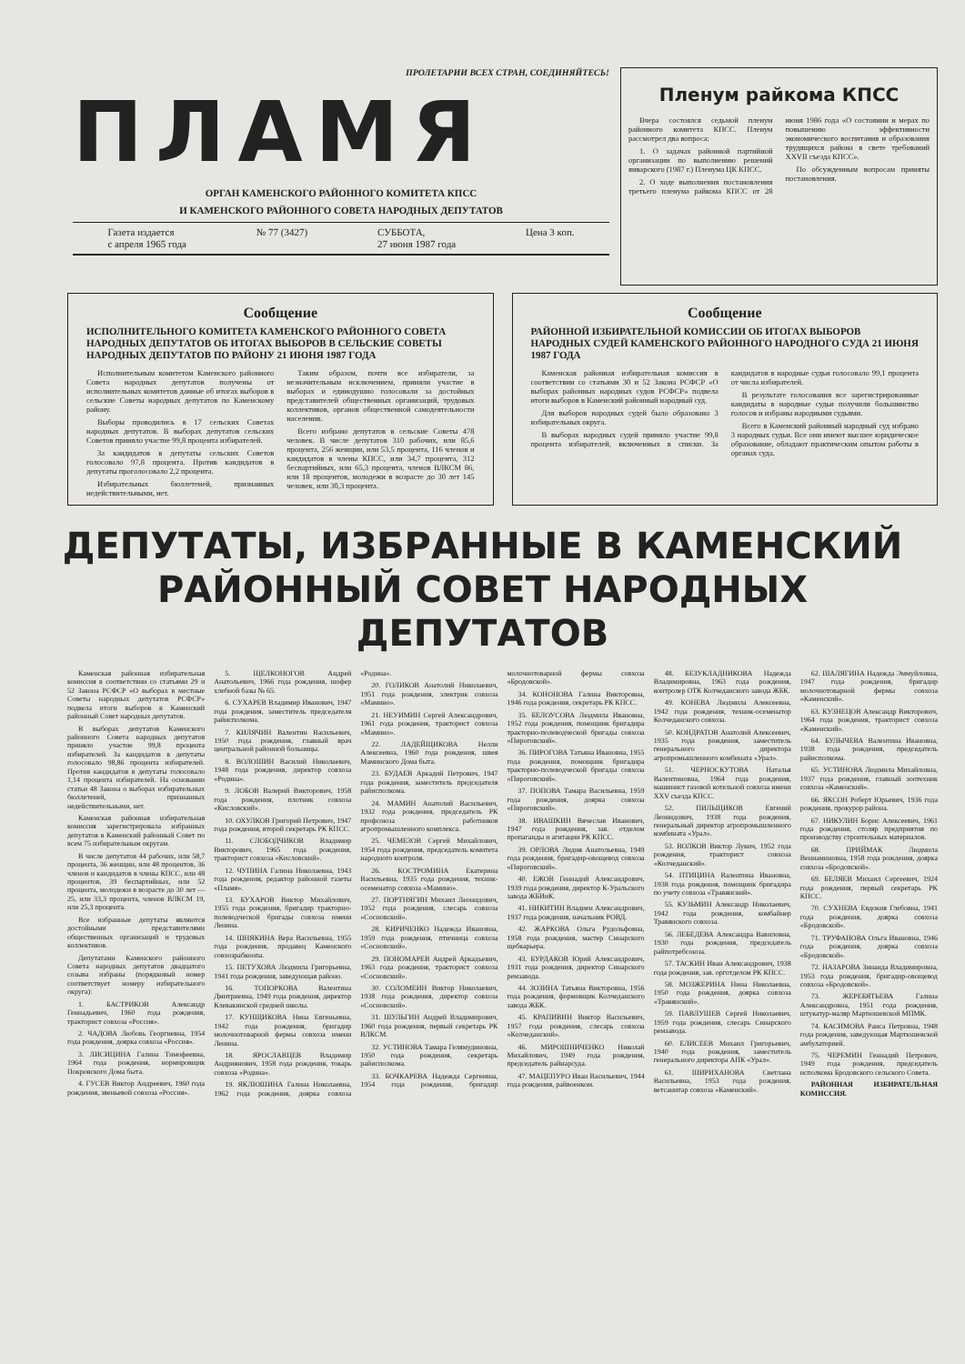ПРОЛЕТАРИИ ВСЕХ СТРАН, СОЕДИНЯЙТЕСЬ!
ПЛАМЯ
ОРГАН КАМЕНСКОГО РАЙОННОГО КОМИТЕТА КПСС
И КАМЕНСКОГО РАЙОННОГО СОВЕТА НАРОДНЫХ ДЕПУТАТОВ
Газета издается
с апреля 1965 года № 77 (3427) СУББОТА,
27 июня 1987 года Цена 3 коп.
Пленум райкома КПСС
Вчера состоялся седьмой пленум районного комитета КПСС. Пленум рассмотрел два вопроса:
1. О задачах районной партийной организации по выполнению решений январского (1987 г.) Пленума ЦК КПСС.
2. О ходе выполнения постановления третьего пленума райкома КПСС от 28 июня 1986 года «О состоянии и мерах по повышению эффективности экономического воспитания и образования трудящихся района в свете требований XXVII съезда КПСС».
По обсужденным вопросам приняты постановления.
Сообщение
ИСПОЛНИТЕЛЬНОГО КОМИТЕТА КАМЕНСКОГО РАЙОННОГО СОВЕТА НАРОДНЫХ ДЕПУТАТОВ ОБ ИТОГАХ ВЫБОРОВ В СЕЛЬСКИЕ СОВЕТЫ НАРОДНЫХ ДЕПУТАТОВ ПО РАЙОНУ 21 ИЮНЯ 1987 ГОДА
Исполнительным комитетом Каменского районного Совета народных депутатов получены от исполнительных комитетов данные об итогах выборов в сельские Советы народных депутатов по Каменскому району.
Выборы проводились в 17 сельских Советах народных депутатов. В выборах депутатов сельских Советов приняло участие 99,8 процента избирателей.
За кандидатов в депутаты сельских Советов голосовало 97,8 процента. Против кандидатов в депутаты проголосовало 2,2 процента.
Избирательных бюллетеней, признанных недействительными, нет.
Таким образом, почти все избиратели, за незначительным исключением, приняли участие в выборах и единодушно голосовали за достойных представителей общественных организаций, трудовых коллективов, органов общественной самодеятельности населения.
Всего избрано депутатов в сельские Советы 478 человек. В числе депутатов 310 рабочих, или 85,6 процента, 256 женщин, или 53,5 процента, 116 членов и кандидатов в члены КПСС, или 34,7 процента, 312 беспартийных, или 65,3 процента, членов ВЛКСМ 86, или 18 процентов, молодежи в возрасте до 30 лет 145 человек, или 30,3 процента.
Сообщение
РАЙОННОЙ ИЗБИРАТЕЛЬНОЙ КОМИССИИ ОБ ИТОГАХ ВЫБОРОВ НАРОДНЫХ СУДЕЙ КАМЕНСКОГО РАЙОННОГО НАРОДНОГО СУДА 21 ИЮНЯ 1987 ГОДА
Каменская районная избирательная комиссия в соответствии со статьями 30 и 52 Закона РСФСР «О выборах районных народных судов РСФСР» подвела итоги выборов в Каменский районный народный суд.
Для выборов народных судей было образовано 3 избирательных округа.
В выборах народных судей приняло участие 99,8 процента избирателей, включенных в списки. За кандидатов в народные судьи голосовало 99,1 процента от числа избирателей.
В результате голосования все зарегистрированные кандидаты в народные судьи получили большинство голосов и избраны народными судьями.
Всего в Каменский районный народный суд избрано 3 народных судьи. Все они имеют высшее юридическое образование, обладают практическим опытом работы в органах суда.
ДЕПУТАТЫ, ИЗБРАННЫЕ В КАМЕНСКИЙ
РАЙОННЫЙ СОВЕТ НАРОДНЫХ ДЕПУТАТОВ
Каменская районная избирательная комиссия в соответствии со статьями 29 и 52 Закона РСФСР «О выборах в местные Советы народных депутатов РСФСР» подвела итоги выборов в Каменский районный Совет народных депутатов.
В выборах депутатов Каменского районного Совета народных депутатов приняло участие 99,8 процента избирателей. За кандидатов в депутаты голосовало 98,86 процента избирателей. Против кандидатов в депутаты голосовало 1,14 процента избирателей. На основании статьи 48 Закона о выборах избирательных бюллетеней, признанных недействительными, нет.
Каменская районная избирательная комиссия зарегистрировала избранных депутатов в Каменский районный Совет по всем 75 избирательным округам.
В числе депутатов 44 рабочих, или 58,7 процента, 36 женщин, или 48 процентов, 36 членов и кандидатов в члены КПСС, или 48 процентов, 39 беспартийных, или 52 процента, молодежи в возрасте до 30 лет — 25, или 33,3 процента, членов ВЛКСМ 19, или 25,3 процента.
Все избранные депутаты являются достойными представителями общественных организаций и трудовых коллективов.
Депутатами Каменского районного Совета народных депутатов двадцатого созыва избраны (порядковый номер соответствует номеру избирательного округа):
1. БАСТРИКОВ Александр Геннадьевич, 1960 года рождения, тракторист совхоза «Россия».
2. ЧАДОВА Любовь Георгиевна, 1954 года рождения, доярка совхоза «Россия».
3. ЛИСИЦИНА Галина Тимофеевна, 1964 года рождения, нормировщик Покровского Дома быта.
4. ГУСЕВ Виктор Андреевич, 1960 года рождения, звеньевой совхоза «Россия».
5. ЩЕЛКОНОГОВ Андрей Анатольевич, 1966 года рождения, шофер хлебной базы № 65.
6. СУХАРЕВ Владимир Иванович, 1947 года рождения, заместитель председателя райисполкома.
7. КИЛЯЧИН Валентин Васильевич, 1950 года рождения, главный врач центральной районной больницы.
8. ВОЛОШИН Василий Николаевич, 1948 года рождения, директор совхоза «Родина».
9. ЛОБОВ Валерий Викторович, 1958 года рождения, плотник совхоза «Кисловский».
10. ОХУЛКОВ Григорий Петрович, 1947 года рождения, второй секретарь РК КПСС.
11. СЛОБОДЧИКОВ Владимир Викторович, 1965 года рождения, тракторист совхоза «Кисловский».
12. ЧУПИНА Галина Николаевна, 1943 года рождения, редактор районной газеты «Пламя».
13. БУХАРОВ Виктор Михайлович, 1955 года рождения, бригадир тракторно-полеводческой бригады совхоза имени Ленина.
14. ШНЯКИНА Вера Васильевна, 1955 года рождения, продавец Каменского совхозрабкоопа.
15. ПЕТУХОВА Людмила Григорьевна, 1941 года рождения, заведующая районо.
16. ТОПОРКОВА Валентина Дмитриевна, 1949 года рождения, директор Клевакинской средней школы.
17. КУНЩИКОВА Нина Евгеньевна, 1942 года рождения, бригадир молочнотоварной фермы совхоза имени Ленина.
18. ЯРОСЛАВЦЕВ Владимир Андриянович, 1958 года рождения, токарь совхоза «Родина».
19. ЯКЛЮШИНА Галина Николаевна, 1962 года рождения, доярка совхоза «Родина».
20. ГОЛИКОВ Анатолий Николаевич, 1951 года рождения, электрик совхоза «Мамино».
21. НЕУИМИН Сергей Александрович, 1961 года рождения, тракторист совхоза «Мамино».
22. ЛАДЕЙЩИКОВА Нелли Алексеевна, 1960 года рождения, швея Маминского Дома быта.
23. БУДАЕВ Аркадий Петрович, 1947 года рождения, заместитель председателя райисполкома.
24. МАМИН Анатолий Васильевич, 1932 года рождения, председатель РК профсоюза работников агропромышленного комплекса.
25. ЧЕМЕЗОВ Сергей Михайлович, 1954 года рождения, председатель комитета народного контроля.
26. КОСТРОМИНА Екатерина Васильевна, 1935 года рождения, техник-осеменатор совхоза «Мамино».
27. ПОРТНЯГИН Михаил Леонидович, 1952 года рождения, слесарь совхоза «Сосновский».
28. КИРИЧЕНКО Надежда Ивановна, 1959 года рождения, птичница совхоза «Сосновский».
29. ПОНОМАРЕВ Андрей Аркадьевич, 1963 года рождения, тракторист совхоза «Сосновский».
30. СОЛОМЕИН Виктор Николаевич, 1938 года рождения, директор совхоза «Сосновский».
31. ШУЛЬГИН Андрей Владимирович, 1960 года рождения, первый секретарь РК ВЛКСМ.
32. УСТИНОВА Тамара Гелямудиновна, 1950 года рождения, секретарь райисполкома.
33. БОЧКАРЕВА Надежда Сергеевна, 1954 года рождения, бригадир молочнотоварной фермы совхоза «Бродовской».
34. КОНОНОВА Галина Викторовна, 1946 года рождения, секретарь РК КПСС.
35. БЕЛОУСОВА Людмила Ивановна, 1952 года рождения, помощник бригадира тракторно-полеводческой бригады совхоза «Пироговский».
36. ПИРОГОВА Татьяна Ивановна, 1955 года рождения, помощник бригадира тракторно-полеводческой бригады совхоза «Пироговский».
37. ПОПОВА Тамара Васильевна, 1959 года рождения, доярка совхоза «Пироговский».
38. ИВАШКИН Вячеслав Иванович, 1947 года рождения, зав. отделом пропаганды и агитации РК КПСС.
39. ОРЛОВА Лидия Анатольевна, 1949 года рождения, бригадир-овощевод совхоза «Пироговский».
40. ЕЖОВ Геннадий Александрович, 1939 года рождения, директор К-Уральского завода ЖБИиК.
41. НИКИТИН Владиен Александрович, 1937 года рождения, начальник РОВД.
42. ЖАРКОВА Ольга Рудольфовна, 1958 года рождения, мастер Синарского щебкарьера.
43. БУРДАКОВ Юрий Александрович, 1931 года рождения, директор Синарского ремзавода.
44. ЗОЗИНА Татьяна Викторовна, 1956 года рождения, формовщик Колчеданского завода ЖБК.
45. КРАПИВИН Виктор Васильевич, 1957 года рождения, слесарь совхоза «Колчеданский».
46. МИРОШНИЧЕНКО Николай Михайлович, 1949 года рождения, председатель райнарсуда.
47. МАЦЕПУРО Иван Васильевич, 1944 года рождения, райвоенком.
48. БЕЗУКЛАДНИКОВА Надежда Владимировна, 1963 года рождения, контролер ОТК Колчеданского завода ЖБК.
49. КОНЕВА Людмила Алексеевна, 1942 года рождения, техник-осеменатор Колчеданского совхоза.
50. КОНДРАТОВ Анатолий Алексеевич, 1935 года рождения, заместитель генерального директора агропромышленного комбината «Урал».
51. ЧЕРНОСКУТОВА Наталья Валентиновна, 1964 года рождения, машинист газовой котельной совхоза имени XXV съезда КПСС.
52. ПИЛЬЩИКОВ Евгений Леонидович, 1938 года рождения, генеральный директор агропромышленного комбината «Урал».
53. ВОЛКОВ Виктор Лукич, 1952 года рождения, тракторист совхоза «Колчеданский».
54. ПТИЦИНА Валентина Ивановна, 1938 года рождения, помощник бригадира по учету совхоза «Травянский».
55. КУЗЬМИН Александр Николаевич, 1942 года рождения, комбайнер Травянского совхоза.
56. ЛЕБЕДЕВА Александра Вавиловна, 1930 года рождения, председатель райпотребсоюза.
57. ТАСКИН Иван Александрович, 1938 года рождения, зав. орготделом РК КПСС.
58. МОЗЖЕРИНА Нина Николаевна, 1950 года рождения, доярка совхоза «Травянский».
59. ПАВЛУШЕВ Сергей Николаевич, 1959 года рождения, слесарь Синарского ремзавода.
60. ЕЛИСЕЕВ Михаил Григорьевич, 1940 года рождения, заместитель генерального директора АПК «Урал».
61. ШИРИХАНОВА Светлана Васильевна, 1953 года рождения, ветсанитар совхоза «Каменский».
62. ШАЛЯГИНА Надежда Эммуйловна, 1947 года рождения, бригадир молочнотоварной фермы совхоза «Каменский».
63. КУЗНЕЦОВ Александр Викторович, 1964 года рождения, тракторист совхоза «Каменский».
64. БУЛЫЧЕВА Валентина Ивановна, 1938 года рождения, председатель райисполкома.
65. УСТИНОВА Людмила Михайловна, 1937 года рождения, главный зоотехник совхоза «Каменский».
66. ЯКСОН Роберт Юрьевич, 1936 года рождения, прокурор района.
67. НИКУЛИН Борис Алексеевич, 1961 года рождения, столяр предприятия по производству строительных материалов.
68. ПРИЙМАК Людмила Вениаминовна, 1958 года рождения, доярка совхоза «Бродовской».
69. БЕЛЯЕВ Михаил Сергеевич, 1924 года рождения, первый секретарь РК КПСС.
70. СУХНЕВА Евдокия Глебовна, 1941 года рождения, доярка совхоза «Бродовской».
71. ТРУФАНОВА Ольга Ивановна, 1946 года рождения, доярка совхоза «Бродовской».
72. НАЗАРОВА Зинаида Владимировна, 1953 года рождения, бригадир-овощевод совхоза «Бродовской».
73. ЖЕРЕБЯТЬЕВА Галина Александровна, 1951 года рождения, штукатур-маляр Мартюшевской МПМК.
74. КАСИМОВА Раиса Петровна, 1948 года рождения, заведующая Мартюшевской амбулаторией.
75. ЧЕРЕМИН Геннадий Петрович, 1949 года рождения, председатель исполкома Бродовского сельского Совета.
РАЙОННАЯ ИЗБИРАТЕЛЬНАЯ КОМИССИЯ.